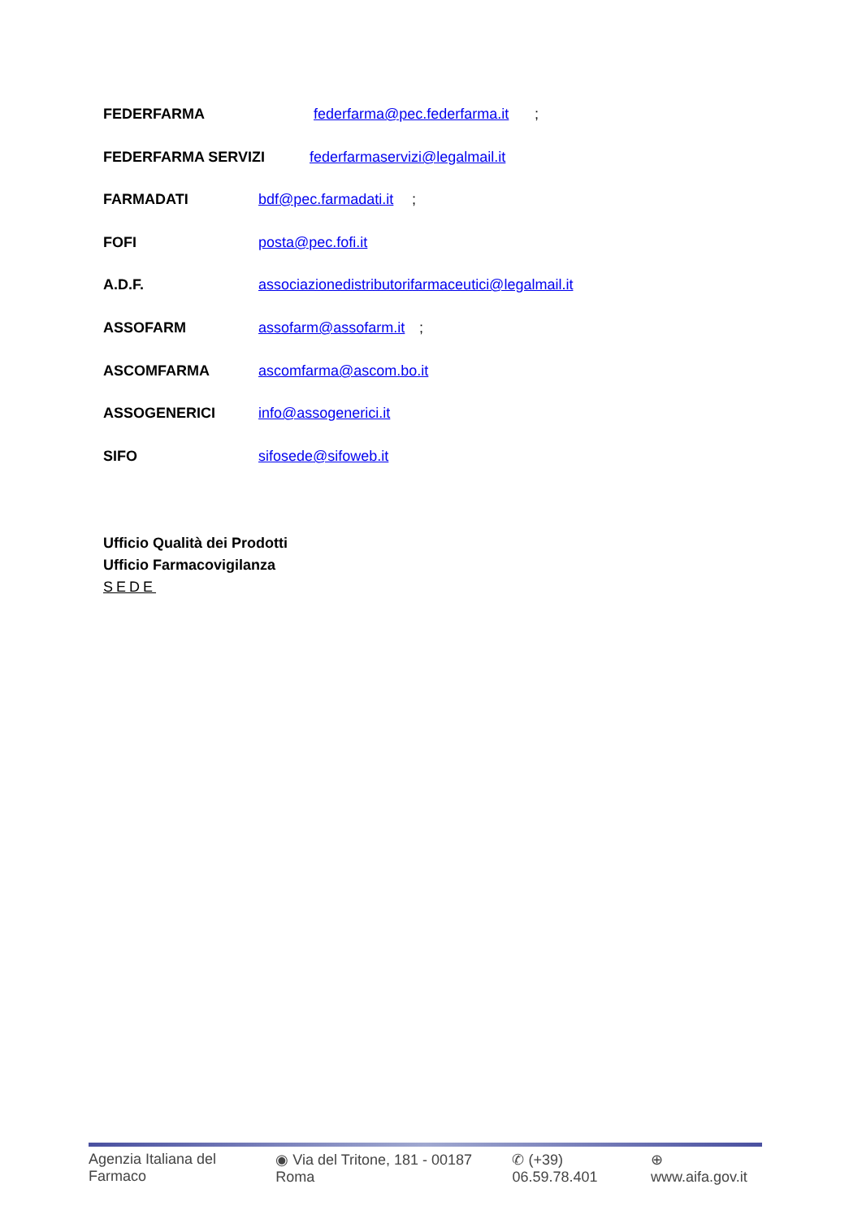FEDERFARMA federfarma@pec.federfarma.it;
FEDERFARMA SERVIZI federfarmaservizi@legalmail.it
FARMADATI bdf@pec.farmadati.it;
FOFI posta@pec.fofi.it
A.D.F. associazionedistributorifarmaceutici@legalmail.it
ASSOFARM assofarm@assofarm.it;
ASCOMFARMA ascomfarma@ascom.bo.it
ASSOGENERICI info@assogenerici.it
SIFO sifosede@sifoweb.it
Ufficio Qualità dei Prodotti
Ufficio Farmacovigilanza
SEDE
Agenzia Italiana del Farmaco ◉ Via del Tritone, 181 - 00187 Roma ✆ (+39) 06.59.78.401 ⊕ www.aifa.gov.it